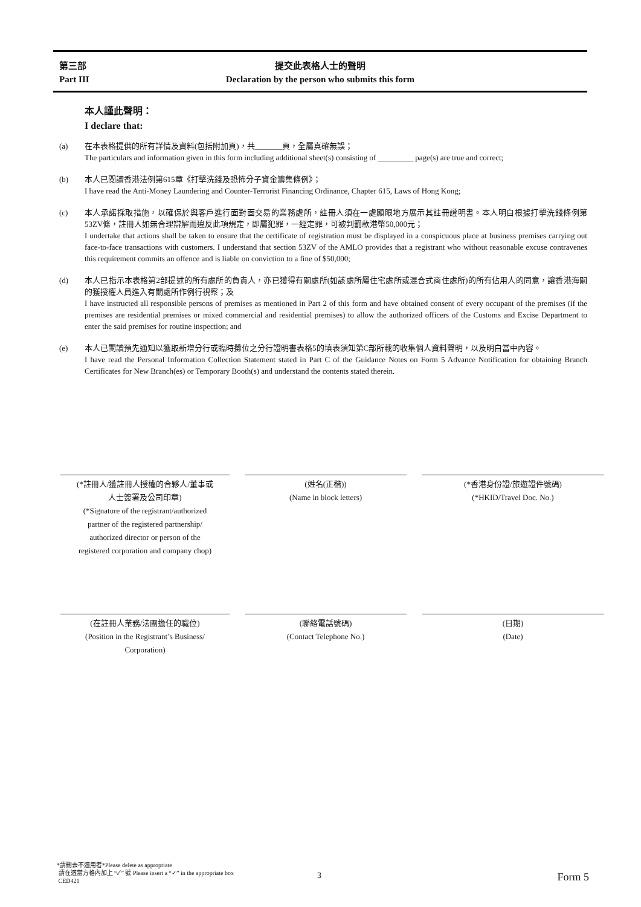第三部
Part III
提交此表格人士的聲明
Declaration by the person who submits this form
本人謹此聲明：
I declare that:
(a) 在本表格提供的所有詳情及資料(包括附加頁)，共_______頁，全屬真確無誤；
The particulars and information given in this form including additional sheet(s) consisting of _________ page(s) are true and correct;
(b) 本人已閱讀香港法例第615章《打擊洗錢及恐怖分子資金籌集條例》；
I have read the Anti-Money Laundering and Counter-Terrorist Financing Ordinance, Chapter 615, Laws of Hong Kong;
(c) 本人承諾採取措施，以確保於與客戶進行面對面交易的業務處所，註冊人須在一處顯眼地方展示其註冊證明書。本人明白根據打擊洗錢條例第53ZV條，註冊人如無合理辯解而違反此項規定，即屬犯罪，一經定罪，可被判罰款港幣50,000元；
I undertake that actions shall be taken to ensure that the certificate of registration must be displayed in a conspicuous place at business premises carrying out face-to-face transactions with customers. I understand that section 53ZV of the AMLO provides that a registrant who without reasonable excuse contravenes this requirement commits an offence and is liable on conviction to a fine of $50,000;
(d) 本人已指示本表格第2部提述的所有處所的負責人，亦已獲得有關處所(如該處所屬住宅處所或混合式商住處所)的所有佔用人的同意，讓香港海關的獲授權人員進入有關處所作例行視察；及
I have instructed all responsible persons of premises as mentioned in Part 2 of this form and have obtained consent of every occupant of the premises (if the premises are residential premises or mixed commercial and residential premises) to allow the authorized officers of the Customs and Excise Department to enter the said premises for routine inspection; and
(e) 本人已閱讀預先通知以獲取新增分行或臨時攤位之分行證明書表格5的填表須知第C部所載的收集個人資料聲明，以及明白當中內容。
I have read the Personal Information Collection Statement stated in Part C of the Guidance Notes on Form 5 Advance Notification for obtaining Branch Certificates for New Branch(es) or Temporary Booth(s) and understand the contents stated therein.
(*註冊人/獲註冊人授權的合夥人/董事或
人士簽署及公司印章)
(*Signature of the registrant/authorized
partner of the registered partnership/
authorized director or person of the
registered corporation and company chop)
(姓名(正楷))
(Name in block letters)
(*香港身份證/旅遊證件號碼)
(*HKID/Travel Doc. No.)
(在註冊人業務/法團擔任的職位)
(Position in the Registrant’s Business/
Corporation)
(聯絡電話號碼)
(Contact Telephone No.)
(日期)
(Date)
*請刪去不適用者*Please delete as appropriate
請在適當方格內加上 “✓” 號 Please insert a “✓” in the appropriate box
CED421
3 Form 5